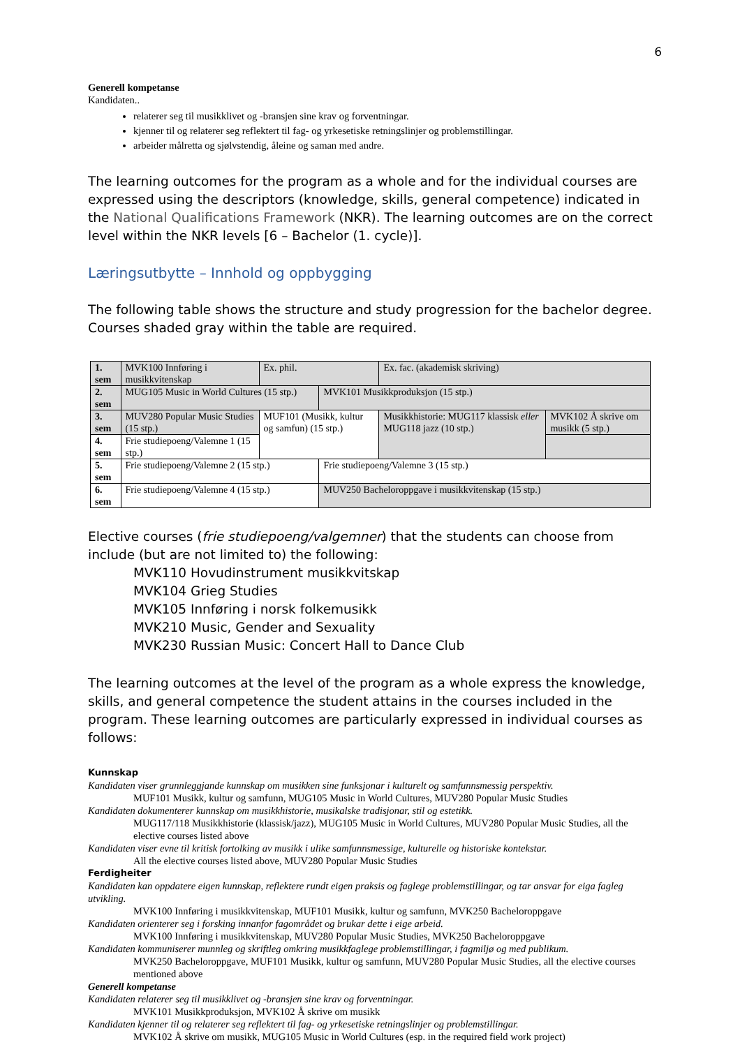6
Generell kompetanse
Kandidaten..
relaterer seg til musikklivet og -bransjen sine krav og forventningar.
kjenner til og relaterer seg reflektert til fag- og yrkesetiske retningslinjer og problemstillingar.
arbeider målretta og sjølvstendig, åleine og saman med andre.
The learning outcomes for the program as a whole and for the individual courses are expressed using the descriptors (knowledge, skills, general competence) indicated in the National Qualifications Framework (NKR). The learning outcomes are on the correct level within the NKR levels [6 – Bachelor (1. cycle)].
Læringsutbytte – Innhold og oppbygging
The following table shows the structure and study progression for the bachelor degree. Courses shaded gray within the table are required.
| 1. sem | MVK100 Innføring i musikkvitenskap | Ex. phil. | | Ex. fac. (akademisk skriving) | |
| 2. sem | MUG105 Music in World Cultures (15 stp.) | | MVK101 Musikkproduksjon (15 stp.) | | |
| 3. sem | MUV280 Popular Music Studies (15 stp.) | MUF101 (Musikk, kultur og samfun) (15 stp.) | | Musikkhistorie: MUG117 klassisk eller MUG118 jazz (10 stp.) | MVK102 Å skrive om musikk (5 stp.) |
| 4. sem | Frie studiepoeng/Valemne 1 (15 stp.) | | | | |
| 5. sem | Frie studiepoeng/Valemne 2 (15 stp.) | | Frie studiepoeng/Valemne 3 (15 stp.) | | |
| 6. sem | Frie studiepoeng/Valemne 4 (15 stp.) | | MUV250 Bacheloroppgave i musikkvitenskap (15 stp.) | | |
Elective courses (frie studiepoeng/valgemner) that the students can choose from include (but are not limited to) the following:
MVK110 Hovudinstrument musikkvitskap
MVK104 Grieg Studies
MVK105 Innføring i norsk folkemusikk
MVK210 Music, Gender and Sexuality
MVK230 Russian Music: Concert Hall to Dance Club
The learning outcomes at the level of the program as a whole express the knowledge, skills, and general competence the student attains in the courses included in the program. These learning outcomes are particularly expressed in individual courses as follows:
Kunnskap
Kandidaten viser grunnleggjande kunnskap om musikken sine funksjonar i kulturelt og samfunnsmessig perspektiv.
MUF101 Musikk, kultur og samfunn, MUG105 Music in World Cultures, MUV280 Popular Music Studies
Kandidaten dokumenterer kunnskap om musikkhistorie, musikalske tradisjonar, stil og estetikk.
MUG117/118 Musikkhistorie (klassisk/jazz), MUG105 Music in World Cultures, MUV280 Popular Music Studies, all the elective courses listed above
Kandidaten viser evne til kritisk fortolking av musikk i ulike samfunnsmessige, kulturelle og historiske kontekstar.
All the elective courses listed above, MUV280 Popular Music Studies
Ferdigheiter
Kandidaten kan oppdatere eigen kunnskap, reflektere rundt eigen praksis og faglege problemstillingar, og tar ansvar for eiga fagleg utvikling.
MVK100 Innføring i musikkvitenskap, MUF101 Musikk, kultur og samfunn, MVK250 Bacheloroppgave
Kandidaten orienterer seg i forsking innanfor fagområdet og brukar dette i eige arbeid.
MVK100 Innføring i musikkvitenskap, MUV280 Popular Music Studies, MVK250 Bacheloroppgave
Kandidaten kommuniserer munnleg og skriftleg omkring musikkfaglege problemstillingar, i fagmiljø og med publikum.
MVK250 Bacheloroppgave, MUF101 Musikk, kultur og samfunn, MUV280 Popular Music Studies, all the elective courses mentioned above
Generell kompetanse
Kandidaten relaterer seg til musikklivet og -bransjen sine krav og forventningar.
MVK101 Musikkproduksjon, MVK102 Å skrive om musikk
Kandidaten kjenner til og relaterer seg reflektert til fag- og yrkesetiske retningslinjer og problemstillingar.
MVK102 Å skrive om musikk, MUG105 Music in World Cultures (esp. in the required field work project)